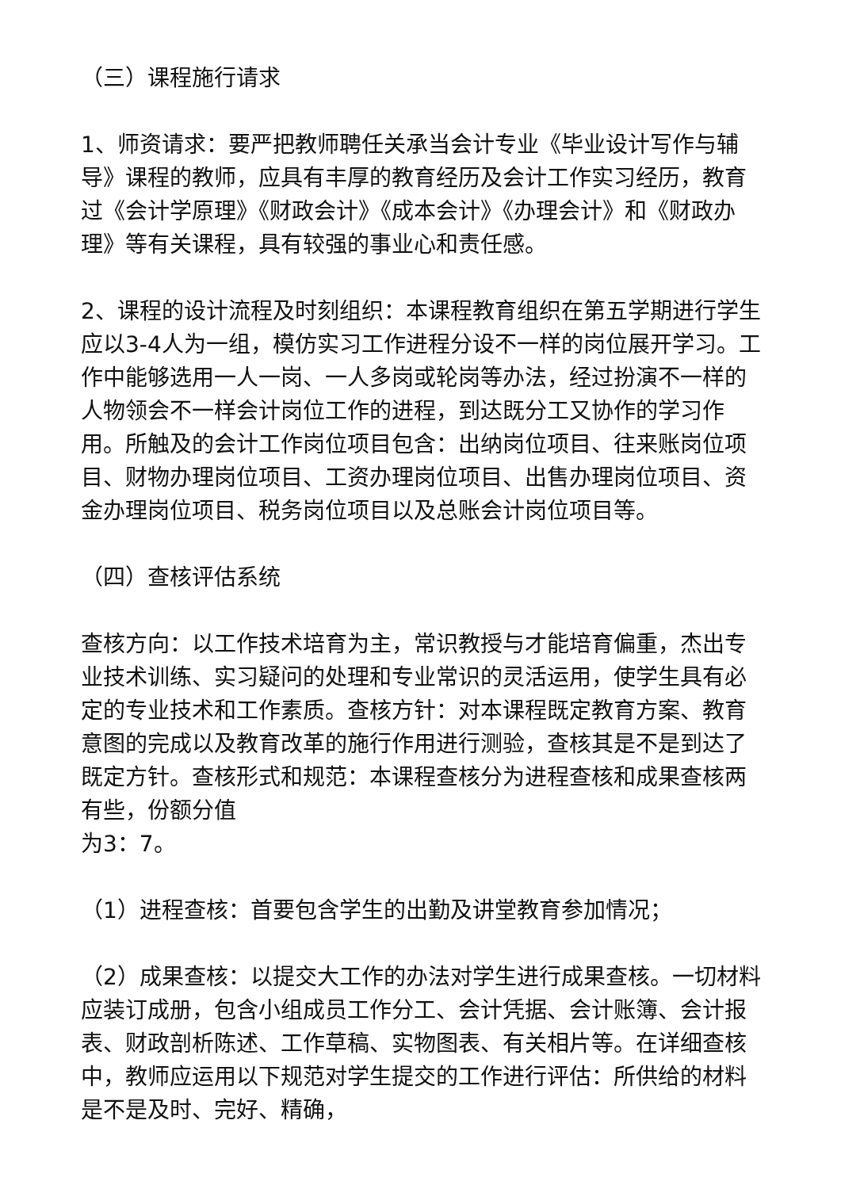（三）课程施行请求
1、师资请求：要严把教师聘任关承当会计专业《毕业设计写作与辅导》课程的教师，应具有丰厚的教育经历及会计工作实习经历，教育过《会计学原理》《财政会计》《成本会计》《办理会计》和《财政办理》等有关课程，具有较强的事业心和责任感。
2、课程的设计流程及时刻组织：本课程教育组织在第五学期进行学生应以3-4人为一组，模仿实习工作进程分设不一样的岗位展开学习。工作中能够选用一人一岗、一人多岗或轮岗等办法，经过扮演不一样的人物领会不一样会计岗位工作的进程，到达既分工又协作的学习作用。所触及的会计工作岗位项目包含：出纳岗位项目、往来账岗位项目、财物办理岗位项目、工资办理岗位项目、出售办理岗位项目、资金办理岗位项目、税务岗位项目以及总账会计岗位项目等。
（四）查核评估系统
查核方向：以工作技术培育为主，常识教授与才能培育偏重，杰出专业技术训练、实习疑问的处理和专业常识的灵活运用，使学生具有必定的专业技术和工作素质。查核方针：对本课程既定教育方案、教育意图的完成以及教育改革的施行作用进行测验，查核其是不是到达了既定方针。查核形式和规范：本课程查核分为进程查核和成果查核两有些，份额分值
为3：7。
（1）进程查核：首要包含学生的出勤及讲堂教育参加情况；
（2）成果查核：以提交大工作的办法对学生进行成果查核。一切材料应装订成册，包含小组成员工作分工、会计凭据、会计账簿、会计报表、财政剖析陈述、工作草稿、实物图表、有关相片等。在详细查核中，教师应运用以下规范对学生提交的工作进行评估：所供给的材料是不是及时、完好、精确，